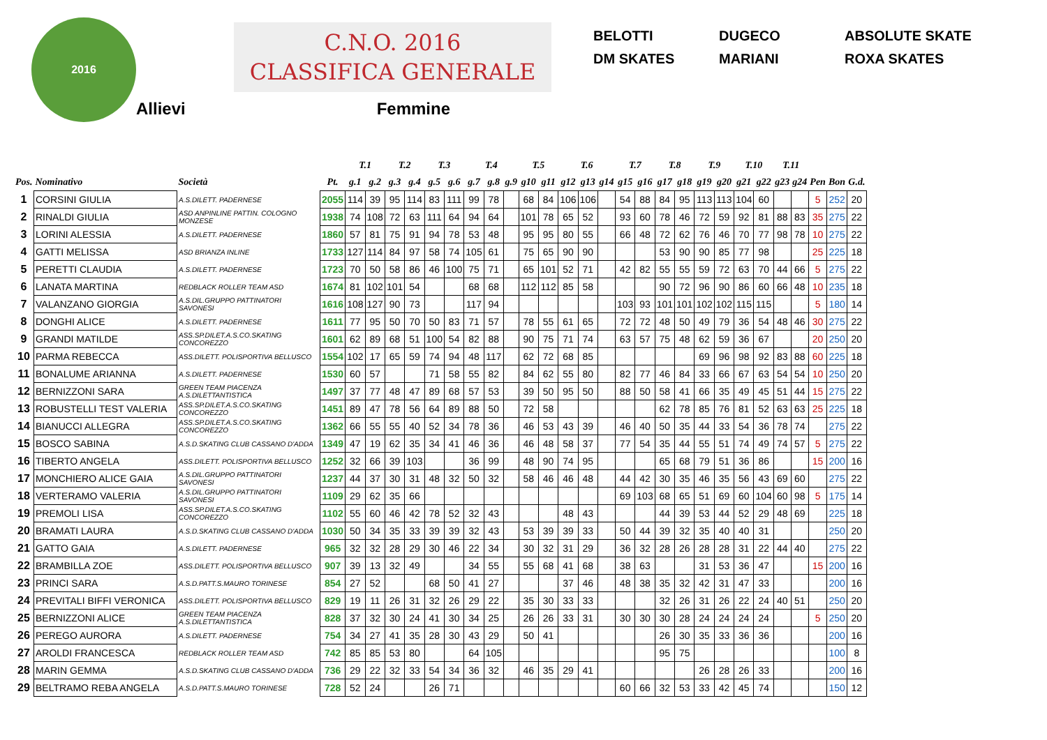2016
C.N.O. 2016
CLASSIFICA GENERALE
Allievi Femmine
BELOTTI DUGECO ABSOLUTE SKATE DM SKATES MARIANI ROXA SKATES
| | | | | T.1 | | T.2 | | T.3 | | T.4 | | | T.5 | | T.6 | | | T.7 | | T.8 | | T.9 | | T.10 | | T.11 | | | | |
| --- | --- | --- | --- | --- | --- | --- | --- | --- | --- | --- | --- | --- | --- | --- | --- | --- | --- | --- | --- | --- | --- | --- | --- | --- | --- | --- | --- | --- | --- | --- |
| Pos. | Nominativo | Società | Pt. | g.1 | g.2 | g.3 | g.4 | g.5 | g.6 | g.7 | g.8 | g.9 | g10 | g11 | g12 | g13 | g14 | g15 | g16 | g17 | g18 | g19 | g20 | g21 | g22 | g23 | g24 | Pen | Bon | G.d. |
| 1 | CORSINI GIULIA | A.S.DILETT. PADERNESE | 2055 | 114 | 39 | 95 | 114 | 83 | 111 | 99 | 78 | | 68 | 84 | 106 | 106 | | 54 | 88 | 84 | 95 | 113 | 113 | 104 | 60 | | | 5 | 252 | 20 |
| 2 | RINALDI GIULIA | ASD ANPINLINE PATTIN. COLOGNO MONZESE | 1938 | 74 | 108 | 72 | 63 | 111 | 64 | 94 | 64 | | 101 | 78 | 65 | 52 | | 93 | 60 | 78 | 46 | 72 | 59 | 92 | 81 | 88 | 83 | 35 | 275 | 22 |
| 3 | LORINI ALESSIA | A.S.DILETT. PADERNESE | 1860 | 57 | 81 | 75 | 91 | 94 | 78 | 53 | 48 | | 95 | 95 | 80 | 55 | | 66 | 48 | 72 | 62 | 76 | 46 | 70 | 77 | 98 | 78 | 10 | 275 | 22 |
| 4 | GATTI MELISSA | ASD BRIANZA INLINE | 1733 | 127 | 114 | 84 | 97 | 58 | 74 | 105 | 61 | | 75 | 65 | 90 | 90 | | | | 53 | 90 | 90 | 85 | 77 | 98 | | | 25 | 225 | 18 |
| 5 | PERETTI CLAUDIA | A.S.DILETT. PADERNESE | 1723 | 70 | 50 | 58 | 86 | 46 | 100 | 75 | 71 | | 65 | 101 | 52 | 71 | | 42 | 82 | 55 | 55 | 59 | 72 | 63 | 70 | 44 | 66 | 5 | 275 | 22 |
| 6 | LANATA MARTINA | REDBLACK ROLLER TEAM ASD | 1674 | 81 | 102 | 101 | 54 | | | 68 | 68 | | 112 | 112 | 85 | 58 | | | | 90 | 72 | 96 | 90 | 86 | 60 | 66 | 48 | 10 | 235 | 18 |
| 7 | VALANZANO GIORGIA | A.S.DIL.GRUPPO PATTINATORI SAVONESI | 1616 | 108 | 127 | 90 | 73 | | | 117 | 94 | | | | | | | 103 | 93 | 101 | 101 | 102 | 102 | 115 | 115 | | | 5 | 180 | 14 |
| 8 | DONGHI ALICE | A.S.DILETT. PADERNESE | 1611 | 77 | 95 | 50 | 70 | 50 | 83 | 71 | 57 | | 78 | 55 | 61 | 65 | | 72 | 72 | 48 | 50 | 49 | 79 | 36 | 54 | 48 | 46 | 30 | 275 | 22 |
| 9 | GRANDI MATILDE | ASS.SP.DILET.A.S.CO.SKATING CONCOREZZO | 1601 | 62 | 89 | 68 | 51 | 100 | 54 | 82 | 88 | | 90 | 75 | 71 | 74 | | 63 | 57 | 75 | 48 | 62 | 59 | 36 | 67 | | | 20 | 250 | 20 |
| 10 | PARMA REBECCA | ASS.DILETT. POLISPORTIVA BELLUSCO | 1554 | 102 | 17 | 65 | 59 | 74 | 94 | 48 | 117 | | 62 | 72 | 68 | 85 | | | | | | 69 | 96 | 98 | 92 | 83 | 88 | 60 | 225 | 18 |
| 11 | BONALUME ARIANNA | A.S.DILETT. PADERNESE | 1530 | 60 | 57 | | | 71 | 58 | 55 | 82 | | 84 | 62 | 55 | 80 | | 82 | 77 | 46 | 84 | 33 | 66 | 67 | 63 | 54 | 54 | 10 | 250 | 20 |
| 12 | BERNIZZONI SARA | GREEN TEAM PIACENZA A.S.DILETTANTISTICA | 1497 | 37 | 77 | 48 | 47 | 89 | 68 | 57 | 53 | | 39 | 50 | 95 | 50 | | 88 | 50 | 58 | 41 | 66 | 35 | 49 | 45 | 51 | 44 | 15 | 275 | 22 |
| 13 | ROBUSTELLI TEST VALERIA | ASS.SP.DILET.A.S.CO.SKATING CONCOREZZO | 1451 | 89 | 47 | 78 | 56 | 64 | 89 | 88 | 50 | | 72 | 58 | | | | | | 62 | 78 | 85 | 76 | 81 | 52 | 63 | 63 | 25 | 225 | 18 |
| 14 | BIANUCCI ALLEGRA | ASS.SP.DILET.A.S.CO.SKATING CONCOREZZO | 1362 | 66 | 55 | 55 | 40 | 52 | 34 | 78 | 36 | | 46 | 53 | 43 | 39 | | 46 | 40 | 50 | 35 | 44 | 33 | 54 | 36 | 78 | 74 | | 275 | 22 |
| 15 | BOSCO SABINA | A.S.D.SKATING CLUB CASSANO D'ADDA | 1349 | 47 | 19 | 62 | 35 | 34 | 41 | 46 | 36 | | 46 | 48 | 58 | 37 | | 77 | 54 | 35 | 44 | 55 | 51 | 74 | 49 | 74 | 57 | 5 | 275 | 22 |
| 16 | TIBERTO ANGELA | ASS.DILETT. POLISPORTIVA BELLUSCO | 1252 | 32 | 66 | 39 | 103 | | | 36 | 99 | | 48 | 90 | 74 | 95 | | | | 65 | 68 | 79 | 51 | 36 | 86 | | | 15 | 200 | 16 |
| 17 | MONCHIERO ALICE GAIA | A.S.DIL.GRUPPO PATTINATORI SAVONESI | 1237 | 44 | 37 | 30 | 31 | 48 | 32 | 50 | 32 | | 58 | 46 | 46 | 48 | | 44 | 42 | 30 | 35 | 46 | 35 | 56 | 43 | 69 | 60 | | 275 | 22 |
| 18 | VERTERAMO VALERIA | A.S.DIL.GRUPPO PATTINATORI SAVONESI | 1109 | 29 | 62 | 35 | 66 | | | | | | | | | | | 69 | 103 | 68 | 65 | 51 | 69 | 60 | 104 | 60 | 98 | 5 | 175 | 14 |
| 19 | PREMOLI LISA | ASS.SP.DILET.A.S.CO.SKATING CONCOREZZO | 1102 | 55 | 60 | 46 | 42 | 78 | 52 | 32 | 43 | | | | 48 | 43 | | | | 44 | 39 | 53 | 44 | 52 | 29 | 48 | 69 | | 225 | 18 |
| 20 | BRAMATI LAURA | A.S.D.SKATING CLUB CASSANO D'ADDA | 1030 | 50 | 34 | 35 | 33 | 39 | 39 | 32 | 43 | | 53 | 39 | 39 | 33 | | 50 | 44 | 39 | 32 | 35 | 40 | 40 | 31 | | | | 250 | 20 |
| 21 | GATTO GAIA | A.S.DILETT. PADERNESE | 965 | 32 | 32 | 28 | 29 | 30 | 46 | 22 | 34 | | 30 | 32 | 31 | 29 | | 36 | 32 | 28 | 26 | 28 | 28 | 31 | 22 | 44 | 40 | | 275 | 22 |
| 22 | BRAMBILLA ZOE | ASS.DILETT. POLISPORTIVA BELLUSCO | 907 | 39 | 13 | 32 | 49 | | | 34 | 55 | | 55 | 68 | 41 | 68 | | 38 | 63 | | | 31 | 53 | 36 | 47 | | | 15 | 200 | 16 |
| 23 | PRINCI SARA | A.S.D.PATT.S.MAURO TORINESE | 854 | 27 | 52 | | | 68 | 50 | 41 | 27 | | | | 37 | 46 | | 48 | 38 | 35 | 32 | 42 | 31 | 47 | 33 | | | | 200 | 16 |
| 24 | PREVITALI BIFFI VERONICA | ASS.DILETT. POLISPORTIVA BELLUSCO | 829 | 19 | 11 | 26 | 31 | 32 | 26 | 29 | 22 | | 35 | 30 | 33 | 33 | | | | 32 | 26 | 31 | 26 | 22 | 24 | 40 | 51 | | 250 | 20 |
| 25 | BERNIZZONI ALICE | GREEN TEAM PIACENZA A.S.DILETTANTISTICA | 828 | 37 | 32 | 30 | 24 | 41 | 30 | 34 | 25 | | 26 | 26 | 33 | 31 | | 30 | 30 | 30 | 28 | 24 | 24 | 24 | 24 | | | 5 | 250 | 20 |
| 26 | PEREGO AURORA | A.S.DILETT. PADERNESE | 754 | 34 | 27 | 41 | 35 | 28 | 30 | 43 | 29 | | 50 | 41 | | | | | | 26 | 30 | 35 | 33 | 36 | 36 | | | | 200 | 16 |
| 27 | AROLDI FRANCESCA | REDBLACK ROLLER TEAM ASD | 742 | 85 | 85 | 53 | 80 | | | 64 | 105 | | | | | | | | | 95 | 75 | | | | | | | | 100 | 8 |
| 28 | MARIN GEMMA | A.S.D.SKATING CLUB CASSANO D'ADDA | 736 | 29 | 22 | 32 | 33 | 54 | 34 | 36 | 32 | | 46 | 35 | 29 | 41 | | | | | | 26 | 28 | 26 | 33 | | | | 200 | 16 |
| 29 | BELTRAMO REBA ANGELA | A.S.D.PATT.S.MAURO TORINESE | 728 | 52 | 24 | | | 26 | 71 | | | | | | | | | 60 | 66 | 32 | 53 | 33 | 42 | 45 | 74 | | | | 150 | 12 |